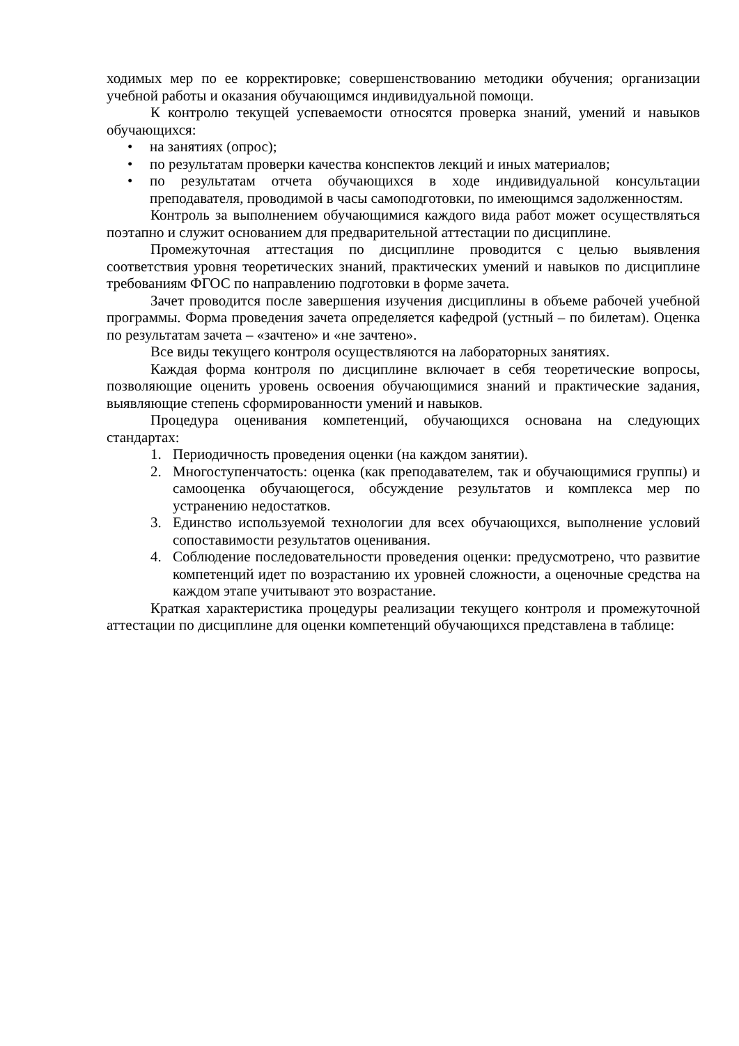ходимых мер по ее корректировке; совершенствованию методики обучения; организации учебной работы и оказания обучающимся индивидуальной помощи.
К контролю текущей успеваемости относятся проверка знаний, умений и навыков обучающихся:
• на занятиях (опрос);
• по результатам проверки качества конспектов лекций и иных материалов;
• по результатам отчета обучающихся в ходе индивидуальной консультации преподавателя, проводимой в часы самоподготовки, по имеющимся задолженностям.
Контроль за выполнением обучающимися каждого вида работ может осуществляться поэтапно и служит основанием для предварительной аттестации по дисциплине.
Промежуточная аттестация по дисциплине проводится с целью выявления соответствия уровня теоретических знаний, практических умений и навыков по дисциплине требованиям ФГОС по направлению подготовки в форме зачета.
Зачет проводится после завершения изучения дисциплины в объеме рабочей учебной программы. Форма проведения зачета определяется кафедрой (устный – по билетам). Оценка по результатам зачета – «зачтено» и «не зачтено».
Все виды текущего контроля осуществляются на лабораторных занятиях.
Каждая форма контроля по дисциплине включает в себя теоретические вопросы, позволяющие оценить уровень освоения обучающимися знаний и практические задания, выявляющие степень сформированности умений и навыков.
Процедура оценивания компетенций, обучающихся основана на следующих стандартах:
1. Периодичность проведения оценки (на каждом занятии).
2. Многоступенчатость: оценка (как преподавателем, так и обучающимися группы) и самооценка обучающегося, обсуждение результатов и комплекса мер по устранению недостатков.
3. Единство используемой технологии для всех обучающихся, выполнение условий сопоставимости результатов оценивания.
4. Соблюдение последовательности проведения оценки: предусмотрено, что развитие компетенций идет по возрастанию их уровней сложности, а оценочные средства на каждом этапе учитывают это возрастание.
Краткая характеристика процедуры реализации текущего контроля и промежуточной аттестации по дисциплине для оценки компетенций обучающихся представлена в таблице: